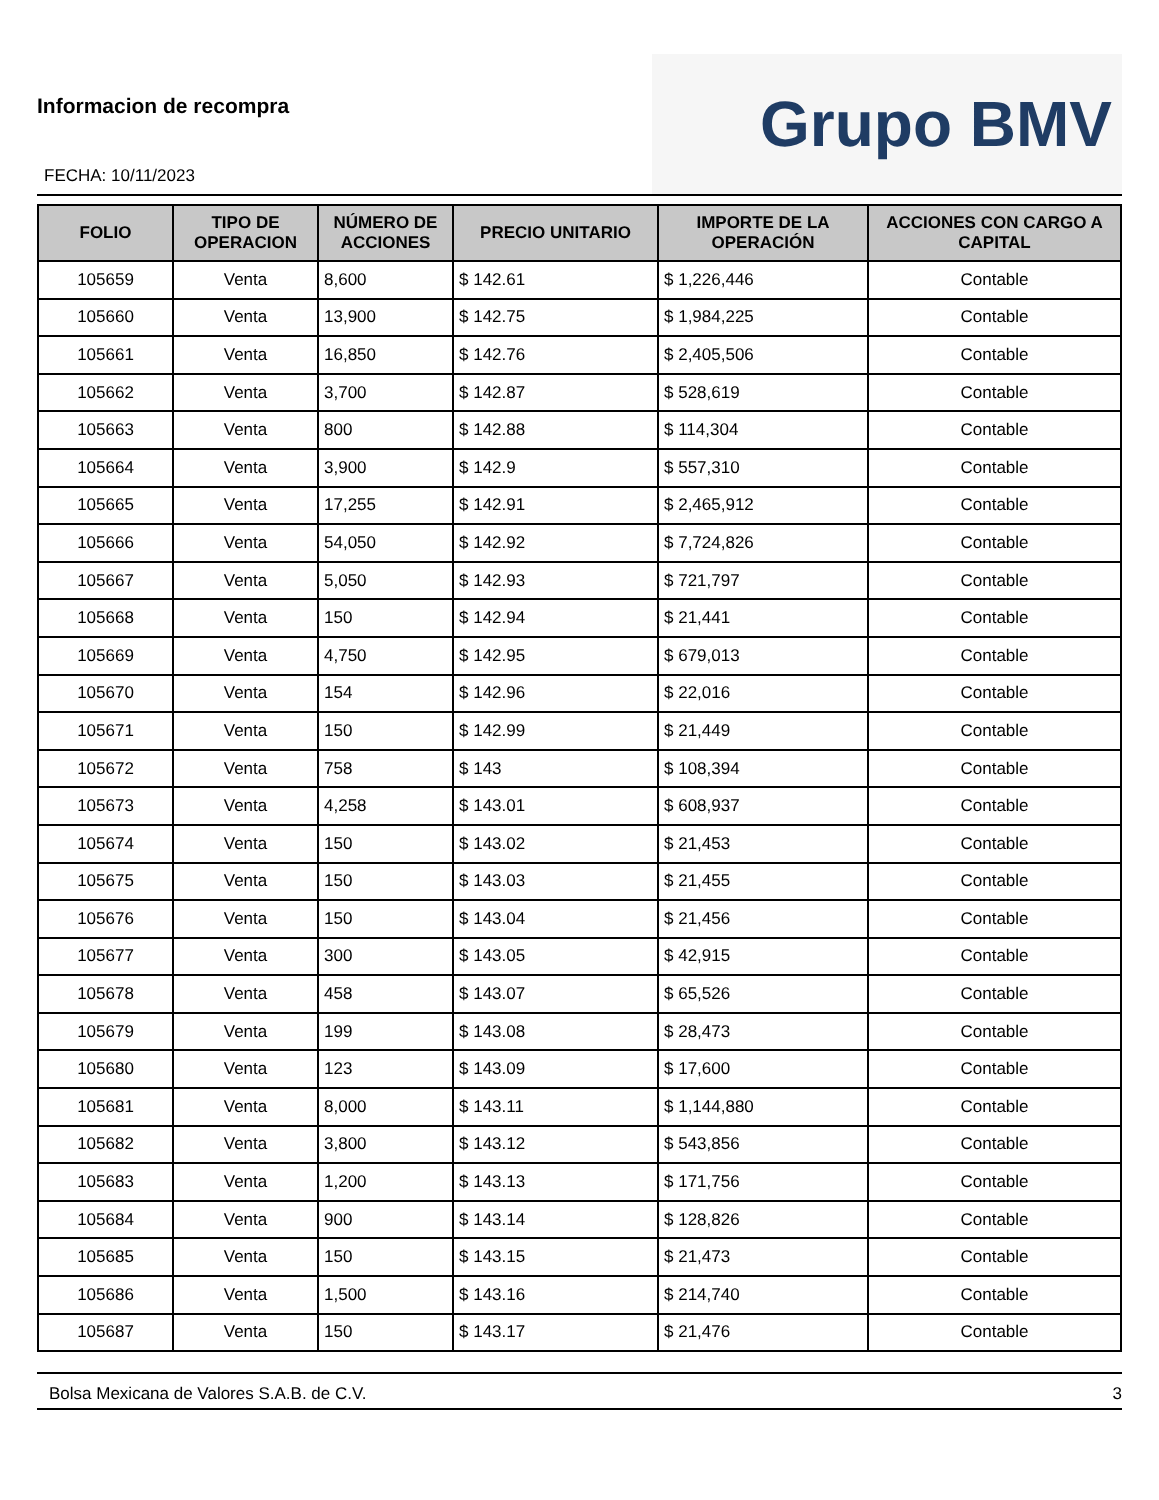Informacion de recompra
FECHA: 10/11/2023
Grupo BMV
| FOLIO | TIPO DE OPERACION | NÚMERO DE ACCIONES | PRECIO UNITARIO | IMPORTE DE LA OPERACIÓN | ACCIONES CON CARGO A CAPITAL |
| --- | --- | --- | --- | --- | --- |
| 105659 | Venta | 8,600 | $ 142.61 | $ 1,226,446 | Contable |
| 105660 | Venta | 13,900 | $ 142.75 | $ 1,984,225 | Contable |
| 105661 | Venta | 16,850 | $ 142.76 | $ 2,405,506 | Contable |
| 105662 | Venta | 3,700 | $ 142.87 | $ 528,619 | Contable |
| 105663 | Venta | 800 | $ 142.88 | $ 114,304 | Contable |
| 105664 | Venta | 3,900 | $ 142.9 | $ 557,310 | Contable |
| 105665 | Venta | 17,255 | $ 142.91 | $ 2,465,912 | Contable |
| 105666 | Venta | 54,050 | $ 142.92 | $ 7,724,826 | Contable |
| 105667 | Venta | 5,050 | $ 142.93 | $ 721,797 | Contable |
| 105668 | Venta | 150 | $ 142.94 | $ 21,441 | Contable |
| 105669 | Venta | 4,750 | $ 142.95 | $ 679,013 | Contable |
| 105670 | Venta | 154 | $ 142.96 | $ 22,016 | Contable |
| 105671 | Venta | 150 | $ 142.99 | $ 21,449 | Contable |
| 105672 | Venta | 758 | $ 143 | $ 108,394 | Contable |
| 105673 | Venta | 4,258 | $ 143.01 | $ 608,937 | Contable |
| 105674 | Venta | 150 | $ 143.02 | $ 21,453 | Contable |
| 105675 | Venta | 150 | $ 143.03 | $ 21,455 | Contable |
| 105676 | Venta | 150 | $ 143.04 | $ 21,456 | Contable |
| 105677 | Venta | 300 | $ 143.05 | $ 42,915 | Contable |
| 105678 | Venta | 458 | $ 143.07 | $ 65,526 | Contable |
| 105679 | Venta | 199 | $ 143.08 | $ 28,473 | Contable |
| 105680 | Venta | 123 | $ 143.09 | $ 17,600 | Contable |
| 105681 | Venta | 8,000 | $ 143.11 | $ 1,144,880 | Contable |
| 105682 | Venta | 3,800 | $ 143.12 | $ 543,856 | Contable |
| 105683 | Venta | 1,200 | $ 143.13 | $ 171,756 | Contable |
| 105684 | Venta | 900 | $ 143.14 | $ 128,826 | Contable |
| 105685 | Venta | 150 | $ 143.15 | $ 21,473 | Contable |
| 105686 | Venta | 1,500 | $ 143.16 | $ 214,740 | Contable |
| 105687 | Venta | 150 | $ 143.17 | $ 21,476 | Contable |
Bolsa Mexicana de Valores S.A.B. de C.V. 3